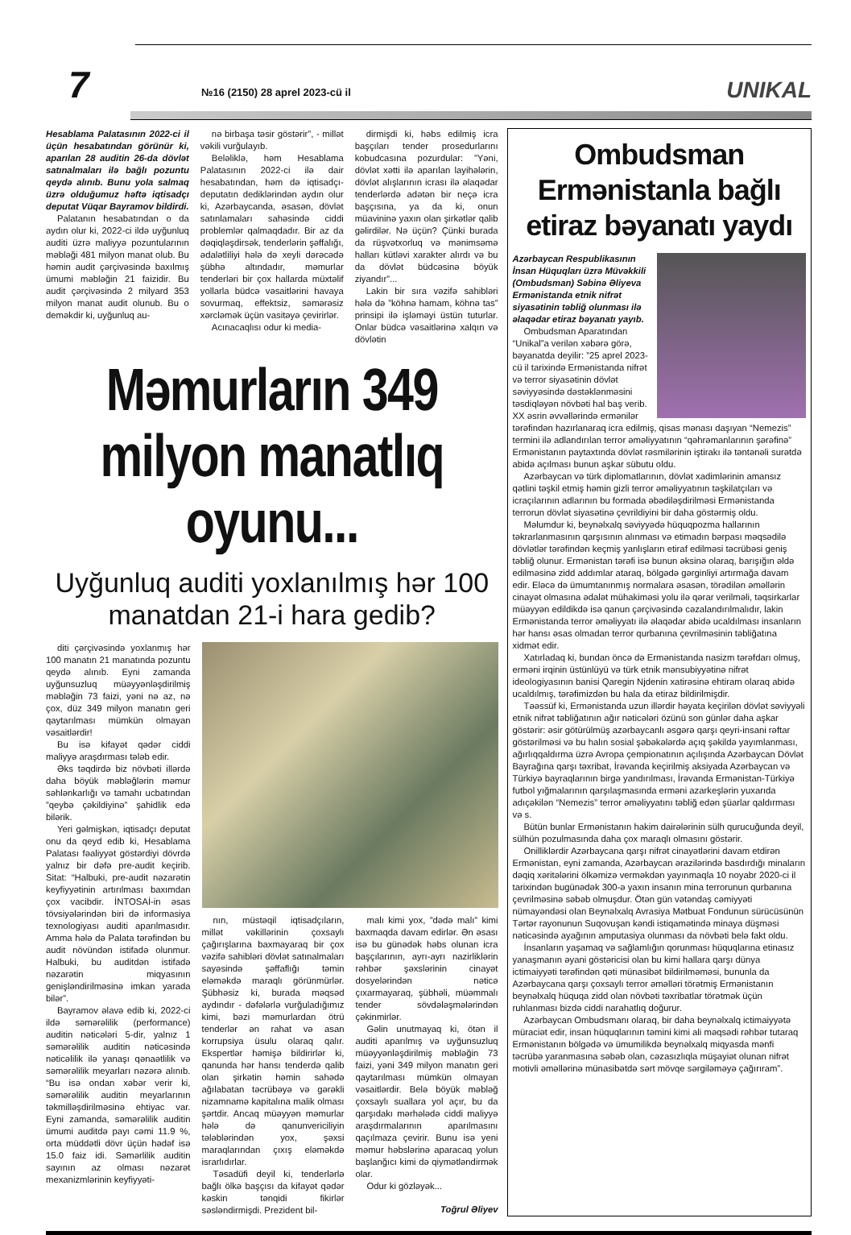7
№16 (2150) 28 aprel 2023-cü il
UNIKAL
Hesablama Palatasının 2022-ci il üçün hesabatından görünür ki, aparılan 28 auditin 26-da dövlət satınalmaları ilə bağlı pozuntu qeydə alınıb. Bunu yola salmaq üzrə olduğumuz həftə iqtisadçı deputat Vüqar Bayramov bildirdi.
Palatanın hesabatından o da aydın olur ki, 2022-ci ildə uyğunluq auditi üzrə maliyyə pozuntularının məbləği 481 milyon manat olub. Bu həmin audit çərçivəsində baxılmış ümumi məbləğin 21 faizidir. Bu audit çərçivəsində 2 milyard 353 milyon manat audit olunub. Bu o deməkdir ki, uyğunluq au-
nə birbaşa təsir göstərir”, - millət vəkili vurğulayıb.
Beləliklə, həm Hesablama Palatasının 2022-ci ilə dair hesabatından, həm də iqtisadçı-deputatın dediklərindən aydın olur ki, Azərbaycanda, əsasən, dövlət satınlamaları sahəsində ciddi problemlər qalmaqdadır. Bir az da dəqiqləşdirsək, tenderlərin şəffalığı, ədalətliliyi hələ də xeyli dərəcədə şübhə altındadır, məmurlar tenderləri bir çox hallarda müxtəlif yollarla büdcə vəsaitlərini havaya sovurmaq, effektsiz, səmərəsiz xərcləmək üçün vasitəyə çevirirlər.
Acınacaqlısı odur ki media-
dirmişdi ki, həbs edilmiş icra başçıları tender prosedurlarını kobudcasına pozurdular: ”Yəni, dövlət xətti ilə aparılan layihələrin, dövlət alışlarının icrası ilə əlaqədar tenderlərdə adətən bir neçə icra başçısına, ya da ki, onun müavininə yaxın olan şirkətlər qalib gəlirdilər. Nə üçün? Çünki burada da rüşvətxorluq və mənimsəmə halları kütləvi xarakter alırdı və bu da dövlət büdcəsinə böyük ziyandır”...
Lakin bir sıra vəzifə sahibləri hələ də ”köhnə hamam, köhnə tas” prinsipi ilə işləməyi üstün tuturlar. Onlar büdcə vəsaitlərinə xalqın və dövlətin
Məmurların 349 milyon manatlıq oyunu...
Uyğunluq auditi yoxlanılmış hər 100 manatdan 21-i hara gedib?
diti çərçivəsində yoxlanmış hər 100 manatın 21 manatında pozuntu qeydə alınıb. Eyni zamanda uyğunsuzluq müəyyənləşdirilmiş məbləğin 73 faizi, yəni nə az, nə çox, düz 349 milyon manatın geri qaytarılması mümkün olmayan vəsaitlərdir!
Bu isə kifayət qədər ciddi maliyyə araşdırması tələb edir.
Əks təqdirdə biz növbəti illərdə daha böyük məbləğlərin məmur səhlənkarlığı və tamahı ucbatından ”qeybə çəkildiyinə” şahidlik edə bilərik.
Yeri gəlmişkən, iqtisadçı deputat onu da qeyd edib ki, Hesablama Palatası fəaliyyət göstərdiyi dövrdə yalnız bir dəfə pre-audit keçirib. Sitat: “Halbuki, pre-audit nəzarətin keyfiyyətinin artırılması baxımdan çox vacibdir. İNTOSAİ-in əsas tövsiyələrindən biri də informasiya texnologiyası auditi aparılmasıdır. Amma hələ də Palata tərəfindən bu audit növündən istifadə olunmur. Halbuki, bu auditdən istifadə nəzarətin miqyasının genişləndirilməsinə imkan yarada bilər”.
Bayramov əlavə edib ki, 2022-ci ildə səmərəlilik (performance) auditin nəticələri 5-dir, yalnız 1 səmərəlilik auditin nəticəsində nəticəlilik ilə yanaşı qənaətlilik və səmərəlilik meyarları nəzərə alınıb. “Bu isə ondan xəbər verir ki, səmərəlilik auditin meyarlarının təkmilləşdirilməsinə ehtiyac var. Eyni zamanda, səmərəlilik auditin ümumi auditdə payı cəmi 11.9 %, orta müddətli dövr üçün hədəf isə 15.0 faiz idi. Səmərlilik auditin sayının az olması nəzarət mexanizmlərinin keyfiyyəti-
nın, müstəqil iqtisadçıların, millət vəkillərinin çoxsaylı çağırışlarına baxmayaraq bir çox vəzifə sahibləri dövlət satınalmaları sayəsində şəffaflığı təmin eləməkdə maraqlı görünmürlər. Şübhəsiz ki, burada məqsəd aydındır - dəfələrlə vurğuladığımız kimi, bəzi məmurlardan ötrü tenderlər ən rahat və asan korrupsiya üsulu olaraq qalır. Ekspertlər həmişə bildirirlər ki, qanunda hər hansı tenderdə qalib olan şirkətin həmin sahədə ağılabatan təcrübəyə və gərəkli nizamnamə kapitalına malik olması şərtdir. Ancaq müəyyən məmurlar hələ də qanunvericiliyin tələblərindən yox, şəxsi maraqlarından çıxış eləməkdə israrlıdırlar.
Təsadüfi deyil ki, tenderlərlə bağlı ölkə başçısı da kifayət qədər kəskin tənqidi fikirlər səsləndirmişdi. Prezident bil-
malı kimi yox, ”dədə malı” kimi baxmaqda davam edirlər. Ən əsası isə bu günədək həbs olunan icra başçılarının, ayrı-ayrı nazirliklərin rəhbər şəxslərinin cinayət dosyelərindən nəticə çıxarmayaraq, şübhəli, müəmmalı tender sövdələşmələrindən çəkinmirlər.
Gəlin unutmayaq ki, ötən il auditi aparılmış və uyğunsuzluq müəyyənləşdirilmiş məbləğin 73 faizi, yəni 349 milyon manatın geri qaytarılması mümkün olmayan vəsaitlərdir. Belə böyük məbləğ çoxsaylı suallara yol açır, bu da qarşıdakı mərhələdə ciddi maliyyə araşdırmalarının aparılmasını qaçılmaza çevirir. Bunu isə yeni məmur həbslərinə aparacaq yolun başlanğıcı kimi də qiymətləndirmək olar.
Odur ki gözləyək...
Toğrul Əliyev
Ombudsman Ermənistanla bağlı etiraz bəyanatı yaydı
Azərbaycan Respublikasının İnsan Hüquqları üzrə Müvəkkili (Ombudsman) Səbinə Əliyeva Ermənistanda etnik nifrət siyasətinin təbliğ olunması ilə əlaqədar etiraz bəyanatı yayıb.
Ombudsman Aparatından “Unikal”a verilən xəbərə görə, bəyanatda deyilir: ”25 aprel 2023-cü il tarixində Ermənistanda nifrət və terror siyasətinin dövlət səviyyəsində dəstəklənməsini təsdiqləyən növbəti hal baş verib. XX əsrin əvvəllərində ermənilər tərəfindən hazırlanaraq icra edilmiş, qisas mənası daşıyan “Nemezis” termini ilə adlandırılan terror əməliyyatının “qəhrəmanlarının şərəfinə” Ermənistanın paytaxtında dövlət rəsmilərinin iştirakı ilə təntənəli surətdə abidə açılması bunun aşkar sübutu oldu.
Azərbaycan və türk diplomatlarının, dövlət xadimlərinin amansız qətlini təşkil etmiş həmin gizli terror əməliyyatının təşkilatçıları və icraçılarının adlarının bu formada əbədiləşdirilməsi Ermənistanda terrorun dövlət siyasətinə çevrildiyini bir daha göstərmiş oldu.
Məlumdur ki, beynəlxalq səviyyədə hüquqpozma hallarının təkrarlanmasının qarşısının alınması və etimadın bərpası məqsədilə dövlətlər tərəfindən keçmiş yanlışların etiraf edilməsi təcrübəsi geniş təbliğ olunur. Ermənistan tərəfi isə bunun əksinə olaraq, barışığın əldə edilməsinə zidd addımlar ataraq, bölgədə gərginliyi artırmağa davam edir. Eləcə də ümumtanınmış normalara əsasən, törədilən əməllərin cinayət olmasına ədalət mühakiməsi yolu ilə qərar verilməli, təqsirkarlar müəyyən edildikdə isə qanun çərçivəsində cəzalandırılmalıdır, lakin Ermənistanda terror əməliyyatı ilə əlaqədar abidə ucaldılması insanların hər hansı əsas olmadan terror qurbanına çevrilməsinin təbliğatına xidmət edir.
Xatırladaq ki, bundan öncə də Ermənistanda nasizm tərəfdarı olmuş, erməni irqinin üstünlüyü və türk etnik mənsubiyyətinə nifrət ideologiyasının banisi Qaregin Njdenin xatirəsinə ehtiram olaraq abidə ucaldılmış, tərəfimizdən bu hala da etiraz bildirilmişdir.
Təəssüf ki, Ermənistanda uzun illərdir həyata keçirilən dövlət səviyyəli etnik nifrət təbliğatının ağır nəticələri özünü son günlər daha aşkar göstərir: əsir götürülmüş azərbaycanlı əsgərə qarşı qeyri-insani rəftar göstərilməsi və bu halın sosial şəbəkələrdə açıq şəkildə yayımlanması, ağırlıqqaldırma üzrə Avropa çempionatının açılışında Azərbaycan Dövlət Bayrağına qarşı təxribat, İrəvanda keçirilmiş aksiyada Azərbaycan və Türkiyə bayraqlarının birgə yandırılması, İrəvanda Ermənistan-Türkiyə futbol yığmalarının qarşılaşmasında erməni azarkeşlərin yuxarıda adıçəkilən “Nemezis” terror əməliyyatını təbliğ edən şüarlar qaldırması və s.
Bütün bunlar Ermənistanın hakim dairələrinin sülh qurucuğunda deyil, sülhün pozulmasında daha çox maraqlı olmasını göstərir.
Onilliklərdir Azərbaycana qarşı nifrət cinayətlərini davam etdirən Ermənistan, eyni zamanda, Azərbaycan ərazilərində basdırdığı minaların dəqiq xəritələrini ölkəmizə verməkdən yayınmaqla 10 noyabr 2020-ci il tarixindən bugünədək 300-ə yaxın insanın mina terrorunun qurbanına çevrilməsinə səbəb olmuşdur. Ötən gün vətəndaş cəmiyyəti nümayəndəsi olan Beynəlxalq Avrasiya Mətbuat Fondunun sürücüsünün Tərtər rayonunun Suqovuşan kəndi istiqamətində minaya düşməsi nəticəsində ayağının amputasiya olunması da növbəti belə fakt oldu.
İnsanların yaşamaq və sağlamlığın qorunması hüquqlarına etinasız yanaşmanın əyani göstəricisi olan bu kimi hallara qarşı dünya ictimaiyyəti tərəfindən qəti münasibət bildirilməməsi, bununla da Azərbaycana qarşı çoxsaylı terror əməlləri törətmiş Ermənistanın beynəlxalq hüquqa zidd olan növbəti təxribatlar törətmək üçün ruhlanması bizdə ciddi narahatlıq doğurur.
Azərbaycan Ombudsmanı olaraq, bir daha beynəlxalq ictimaiyyətə müraciət edir, insan hüquqlarının təmini kimi ali məqsədi rəhbər tutaraq Ermənistanın bölgədə və ümumilikdə beynəlxalq miqyasda mənfi təcrübə yaranmasına səbəb olan, cəzasızlıqla müşayiət olunan nifrət motivli əməllərinə münasibətdə sərt mövqe sərgiləməyə çağırıram”.